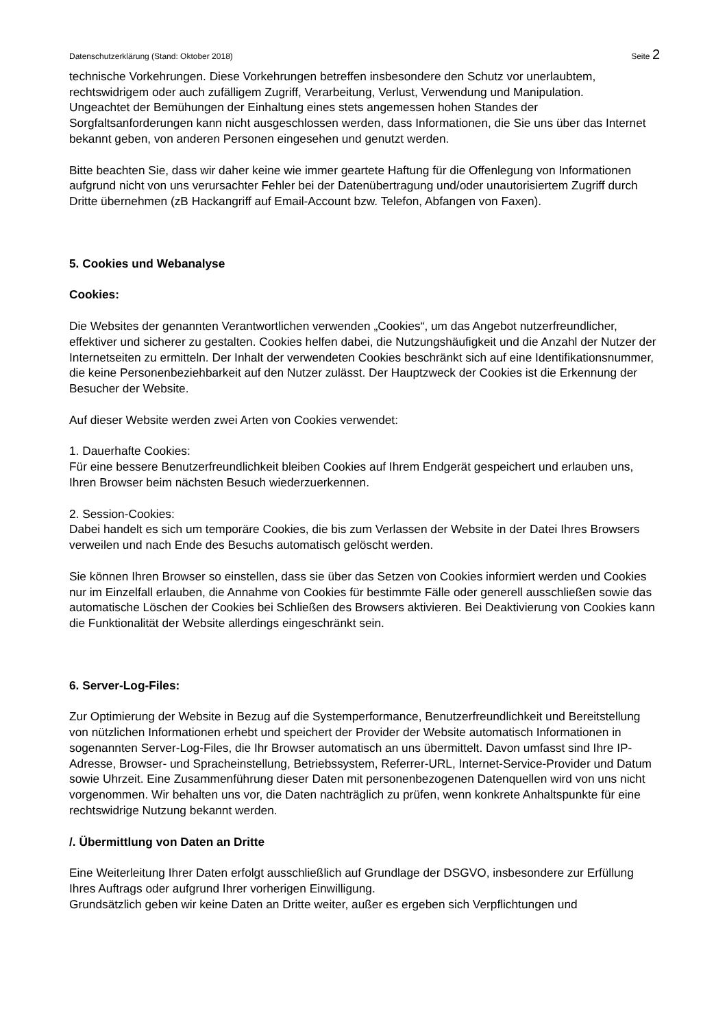Datenschutzerklärung (Stand: Oktober 2018) Seite 2
technische Vorkehrungen. Diese Vorkehrungen betreffen insbesondere den Schutz vor unerlaubtem, rechtswidrigem oder auch zufälligem Zugriff, Verarbeitung, Verlust, Verwendung und Manipulation.
Ungeachtet der Bemühungen der Einhaltung eines stets angemessen hohen Standes der Sorgfaltsanforderungen kann nicht ausgeschlossen werden, dass Informationen, die Sie uns über das Internet bekannt geben, von anderen Personen eingesehen und genutzt werden.
Bitte beachten Sie, dass wir daher keine wie immer geartete Haftung für die Offenlegung von Informationen aufgrund nicht von uns verursachter Fehler bei der Datenübertragung und/oder unautorisiertem Zugriff durch Dritte übernehmen (zB Hackangriff auf Email-Account bzw. Telefon, Abfangen von Faxen).
5. Cookies und Webanalyse
Cookies:
Die Websites der genannten Verantwortlichen verwenden „Cookies“, um das Angebot nutzerfreundlicher, effektiver und sicherer zu gestalten. Cookies helfen dabei, die Nutzungshäufigkeit und die Anzahl der Nutzer der Internetseiten zu ermitteln. Der Inhalt der verwendeten Cookies beschränkt sich auf eine Identifikationsnummer, die keine Personenbeziehbarkeit auf den Nutzer zulässt. Der Hauptzweck der Cookies ist die Erkennung der Besucher der Website.
Auf dieser Website werden zwei Arten von Cookies verwendet:
1. Dauerhafte Cookies:
Für eine bessere Benutzerfreundlichkeit bleiben Cookies auf Ihrem Endgerät gespeichert und erlauben uns, Ihren Browser beim nächsten Besuch wiederzuerkennen.
2. Session-Cookies:
Dabei handelt es sich um temporäre Cookies, die bis zum Verlassen der Website in der Datei Ihres Browsers verweilen und nach Ende des Besuchs automatisch gelöscht werden.
Sie können Ihren Browser so einstellen, dass sie über das Setzen von Cookies informiert werden und Cookies nur im Einzelfall erlauben, die Annahme von Cookies für bestimmte Fälle oder generell ausschließen sowie das automatische Löschen der Cookies bei Schließen des Browsers aktivieren. Bei Deaktivierung von Cookies kann die Funktionalität der Website allerdings eingeschränkt sein.
6. Server-Log-Files:
Zur Optimierung der Website in Bezug auf die Systemperformance, Benutzerfreundlichkeit und Bereitstellung von nützlichen Informationen erhebt und speichert der Provider der Website automatisch Informationen in sogenannten Server-Log-Files, die Ihr Browser automatisch an uns übermittelt. Davon umfasst sind Ihre IP-Adresse, Browser- und Spracheinstellung, Betriebssystem, Referrer-URL, Internet-Service-Provider und Datum sowie Uhrzeit. Eine Zusammenführung dieser Daten mit personenbezogenen Datenquellen wird von uns nicht vorgenommen. Wir behalten uns vor, die Daten nachträglich zu prüfen, wenn konkrete Anhaltspunkte für eine rechtswidrige Nutzung bekannt werden.
/. Übermittlung von Daten an Dritte
Eine Weiterleitung Ihrer Daten erfolgt ausschließlich auf Grundlage der DSGVO, insbesondere zur Erfüllung Ihres Auftrags oder aufgrund Ihrer vorherigen Einwilligung.
Grundsätzlich geben wir keine Daten an Dritte weiter, außer es ergeben sich Verpflichtungen und